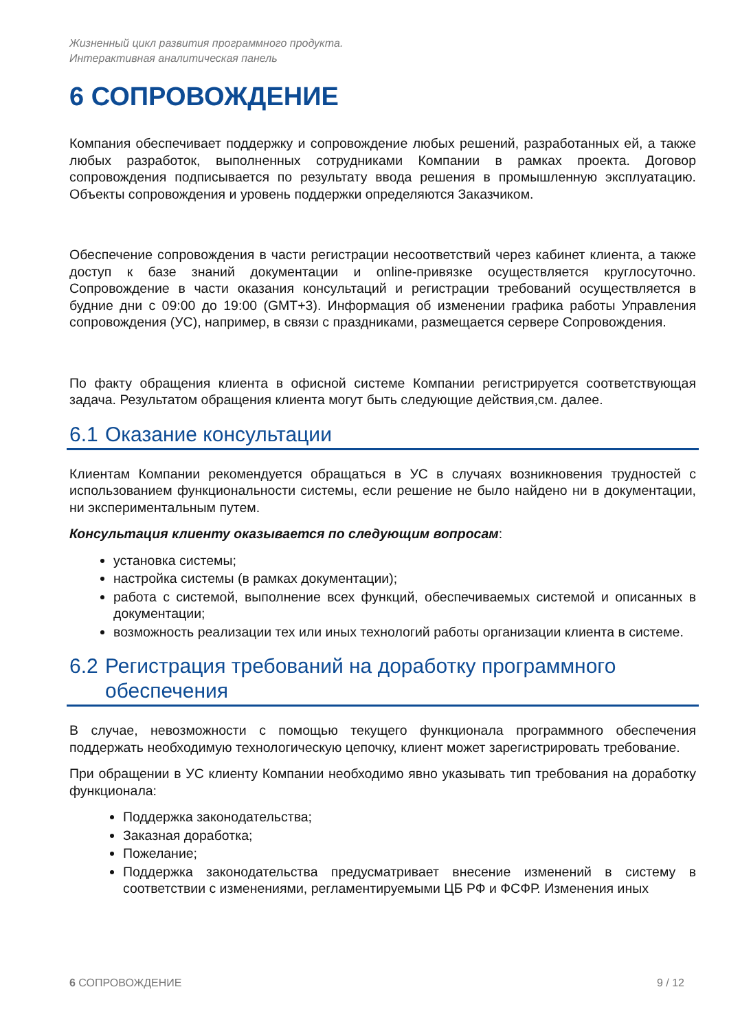Жизненный цикл развития программного продукта.
Интерактивная аналитическая панель
6 СОПРОВОЖДЕНИЕ
Компания обеспечивает поддержку и сопровождение любых решений, разработанных ей, а также любых разработок, выполненных сотрудниками Компании в рамках проекта. Договор сопровождения подписывается по результату ввода решения в промышленную эксплуатацию. Объекты сопровождения и уровень поддержки определяются Заказчиком.
Обеспечение сопровождения в части регистрации несоответствий через кабинет клиента, а также доступ к базе знаний документации и online-привязке осуществляется круглосуточно. Сопровождение в части оказания консультаций и регистрации требований осуществляется в будние дни с 09:00 до 19:00 (GMT+3). Информация об изменении графика работы Управления сопровождения (УС), например, в связи с праздниками, размещается сервере Сопровождения.
По факту обращения клиента в офисной системе Компании регистрируется соответствующая задача. Результатом обращения клиента могут быть следующие действия,см. далее.
6.1 Оказание консультации
Клиентам Компании рекомендуется обращаться в УС в случаях возникновения трудностей с использованием функциональности системы, если решение не было найдено ни в документации, ни экспериментальным путем.
Консультация клиенту оказывается по следующим вопросам:
установка системы;
настройка системы (в рамках документации);
работа с системой, выполнение всех функций, обеспечиваемых системой и описанных в документации;
возможность реализации тех или иных технологий работы организации клиента в системе.
6.2 Регистрация требований на доработку программного
обеспечения
В случае, невозможности с помощью текущего функционала программного обеспечения поддержать необходимую технологическую цепочку, клиент может зарегистрировать требование.
При обращении в УС клиенту Компании необходимо явно указывать тип требования на доработку функционала:
Поддержка законодательства;
Заказная доработка;
Пожелание;
Поддержка законодательства предусматривает внесение изменений в систему в соответствии с изменениями, регламентируемыми ЦБ РФ и ФСФР. Изменения иных
6 СОПРОВОЖДЕНИЕ 9 / 12